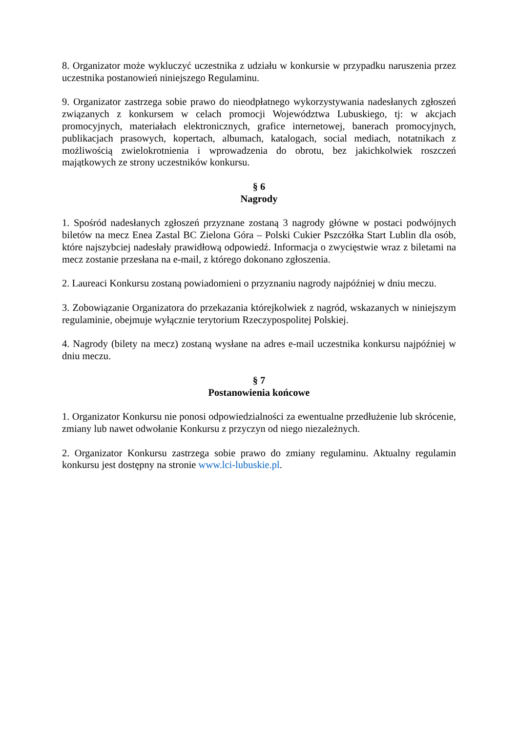8. Organizator może wykluczyć uczestnika z udziału w konkursie w przypadku naruszenia przez uczestnika postanowień niniejszego Regulaminu.
9. Organizator zastrzega sobie prawo do nieodpłatnego wykorzystywania nadesłanych zgłoszeń związanych z konkursem w celach promocji Województwa Lubuskiego, tj: w akcjach promocyjnych, materiałach elektronicznych, grafice internetowej, banerach promocyjnych, publikacjach prasowych, kopertach, albumach, katalogach, social mediach, notatnikach z możliwością zwielokrotnienia i wprowadzenia do obrotu, bez jakichkolwiek roszczeń majątkowych ze strony uczestników konkursu.
§ 6
Nagrody
1. Spośród nadesłanych zgłoszeń przyznane zostaną 3 nagrody główne w postaci podwójnych biletów na mecz Enea Zastal BC Zielona Góra – Polski Cukier Pszczółka Start Lublin dla osób, które najszybciej nadesłały prawidłową odpowiedź. Informacja o zwycięstwie wraz z biletami na mecz zostanie przesłana na e-mail, z którego dokonano zgłoszenia.
2. Laureaci Konkursu zostaną powiadomieni o przyznaniu nagrody najpóźniej w dniu meczu.
3. Zobowiązanie Organizatora do przekazania którejkolwiek z nagród, wskazanych w niniejszym regulaminie, obejmuje wyłącznie terytorium Rzeczypospolitej Polskiej.
4. Nagrody (bilety na mecz) zostaną wysłane na adres e-mail uczestnika konkursu najpóźniej w dniu meczu.
§ 7
Postanowienia końcowe
1. Organizator Konkursu nie ponosi odpowiedzialności za ewentualne przedłużenie lub skrócenie, zmiany lub nawet odwołanie Konkursu z przyczyn od niego niezależnych.
2. Organizator Konkursu zastrzega sobie prawo do zmiany regulaminu. Aktualny regulamin konkursu jest dostępny na stronie www.lci-lubuskie.pl.